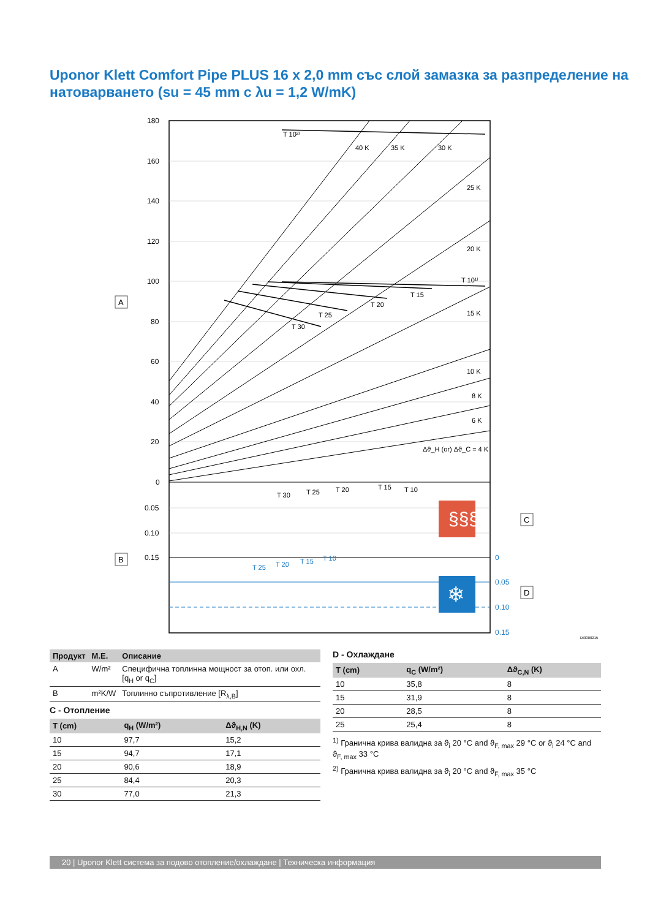Uponor Klett Comfort Pipe PLUS 16 x 2,0 mm със слой замазка за разпределение на натоварването (su = 45 mm с λu = 1,2 W/mK)
180
160
140
120
100
80
60
40
20
0
0.05
0.10
0.15
0
0.05
0.10
0.15
T 10²⁾
T 10¹⁾
T 15
T 20
T 25
T 30
40 K
35 K
30 K
25 K
20 K
15 K
10 K
8 K
6 K
Δϑ_H (or) Δϑ_C = 4 K
T 30
T 25
T 20
T 15
T 10
T 25
T 20
T 15
T 10
§§§
❄
A
B
C
D
DI0000215
| Продукт | М.Е. | Описание |
| --- | --- | --- |
| A | W/m² | Специфична топлинна мощност за отоп. или охл. [q<sub>H</sub> or q<sub>C</sub>] |
| B | m²K/W | Топлинно съпротивление [R<sub>λ,B</sub>] |
C - Отопление
| T (cm) | q<sub>H</sub> (W/m²) | Δϑ<sub>H,N</sub> (K) |
| --- | --- | --- |
| 10 | 97,7 | 15,2 |
| 15 | 94,7 | 17,1 |
| 20 | 90,6 | 18,9 |
| 25 | 84,4 | 20,3 |
| 30 | 77,0 | 21,3 |
D - Охлаждане
| T (cm) | q<sub>C</sub> (W/m²) | Δϑ<sub>C,N</sub> (K) |
| --- | --- | --- |
| 10 | 35,8 | 8 |
| 15 | 31,9 | 8 |
| 20 | 28,5 | 8 |
| 25 | 25,4 | 8 |
<sup>1)</sup> Гранична крива валидна за ϑ<sub>i</sub> 20 °C and ϑ<sub>F, max</sub> 29 °C or ϑ<sub>i</sub> 24 °C and ϑ<sub>F, max</sub> 33 °C
<sup>2)</sup> Гранична крива валидна за ϑ<sub>i</sub> 20 °C and ϑ<sub>F, max</sub> 35 °C
20 | Uponor Klett система за подово отопление/охлаждане | Техническа информация